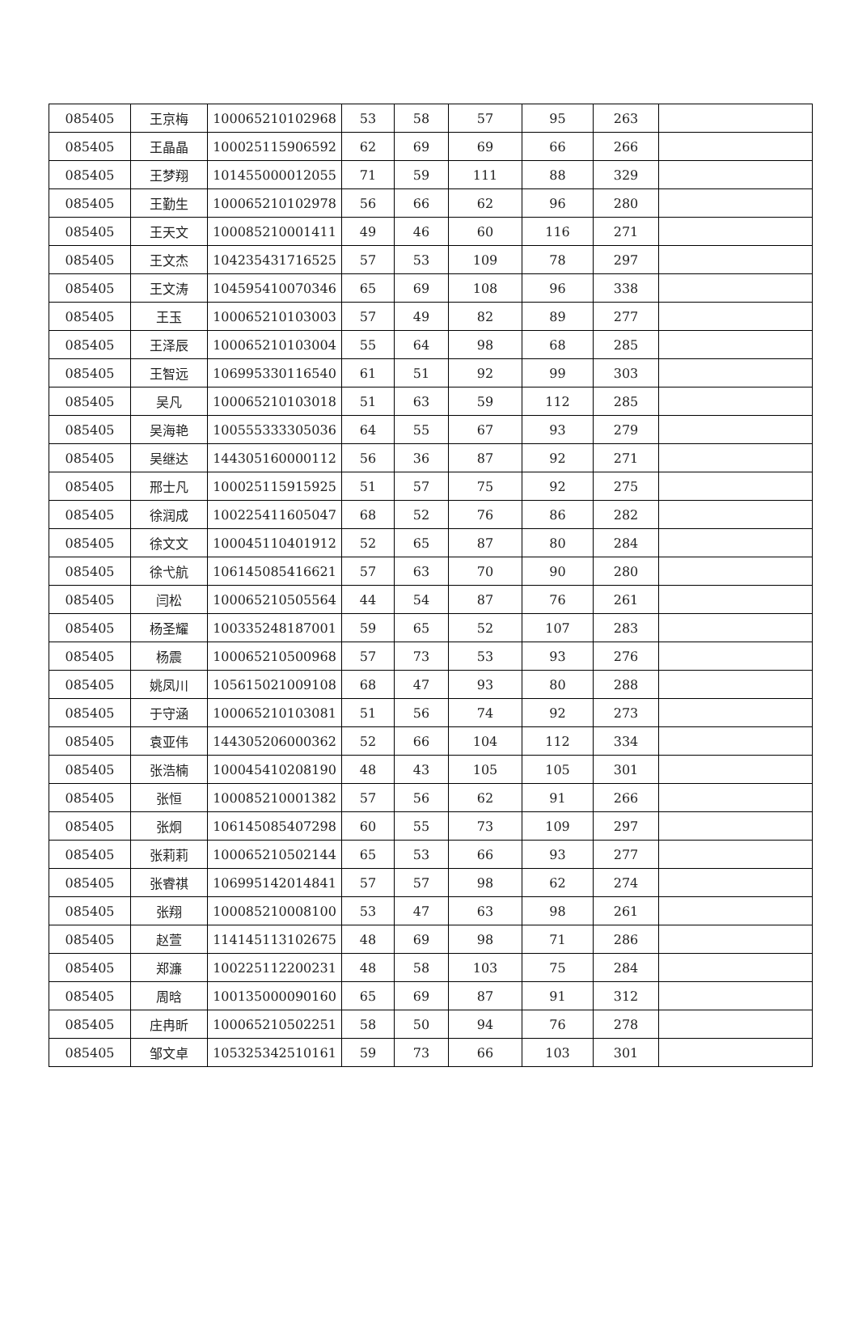| 085405 | 王京梅 | 100065210102968 | 53 | 58 | 57 | 95 | 263 | |
| 085405 | 王晶晶 | 100025115906592 | 62 | 69 | 69 | 66 | 266 | |
| 085405 | 王梦翔 | 101455000012055 | 71 | 59 | 111 | 88 | 329 | |
| 085405 | 王勤生 | 100065210102978 | 56 | 66 | 62 | 96 | 280 | |
| 085405 | 王天文 | 100085210001411 | 49 | 46 | 60 | 116 | 271 | |
| 085405 | 王文杰 | 104235431716525 | 57 | 53 | 109 | 78 | 297 | |
| 085405 | 王文涛 | 104595410070346 | 65 | 69 | 108 | 96 | 338 | |
| 085405 | 王玉 | 100065210103003 | 57 | 49 | 82 | 89 | 277 | |
| 085405 | 王泽辰 | 100065210103004 | 55 | 64 | 98 | 68 | 285 | |
| 085405 | 王智远 | 106995330116540 | 61 | 51 | 92 | 99 | 303 | |
| 085405 | 吴凡 | 100065210103018 | 51 | 63 | 59 | 112 | 285 | |
| 085405 | 吴海艳 | 100555333305036 | 64 | 55 | 67 | 93 | 279 | |
| 085405 | 吴继达 | 144305160000112 | 56 | 36 | 87 | 92 | 271 | |
| 085405 | 邢士凡 | 100025115915925 | 51 | 57 | 75 | 92 | 275 | |
| 085405 | 徐润成 | 100225411605047 | 68 | 52 | 76 | 86 | 282 | |
| 085405 | 徐文文 | 100045110401912 | 52 | 65 | 87 | 80 | 284 | |
| 085405 | 徐弋航 | 106145085416621 | 57 | 63 | 70 | 90 | 280 | |
| 085405 | 闫松 | 100065210505564 | 44 | 54 | 87 | 76 | 261 | |
| 085405 | 杨圣耀 | 100335248187001 | 59 | 65 | 52 | 107 | 283 | |
| 085405 | 杨震 | 100065210500968 | 57 | 73 | 53 | 93 | 276 | |
| 085405 | 姚凤川 | 105615021009108 | 68 | 47 | 93 | 80 | 288 | |
| 085405 | 于守涵 | 100065210103081 | 51 | 56 | 74 | 92 | 273 | |
| 085405 | 袁亚伟 | 144305206000362 | 52 | 66 | 104 | 112 | 334 | |
| 085405 | 张浩楠 | 100045410208190 | 48 | 43 | 105 | 105 | 301 | |
| 085405 | 张恒 | 100085210001382 | 57 | 56 | 62 | 91 | 266 | |
| 085405 | 张炯 | 106145085407298 | 60 | 55 | 73 | 109 | 297 | |
| 085405 | 张莉莉 | 100065210502144 | 65 | 53 | 66 | 93 | 277 | |
| 085405 | 张睿祺 | 106995142014841 | 57 | 57 | 98 | 62 | 274 | |
| 085405 | 张翔 | 100085210008100 | 53 | 47 | 63 | 98 | 261 | |
| 085405 | 赵萱 | 114145113102675 | 48 | 69 | 98 | 71 | 286 | |
| 085405 | 郑濂 | 100225112200231 | 48 | 58 | 103 | 75 | 284 | |
| 085405 | 周晗 | 100135000090160 | 65 | 69 | 87 | 91 | 312 | |
| 085405 | 庄冉昕 | 100065210502251 | 58 | 50 | 94 | 76 | 278 | |
| 085405 | 邹文卓 | 105325342510161 | 59 | 73 | 66 | 103 | 301 | |